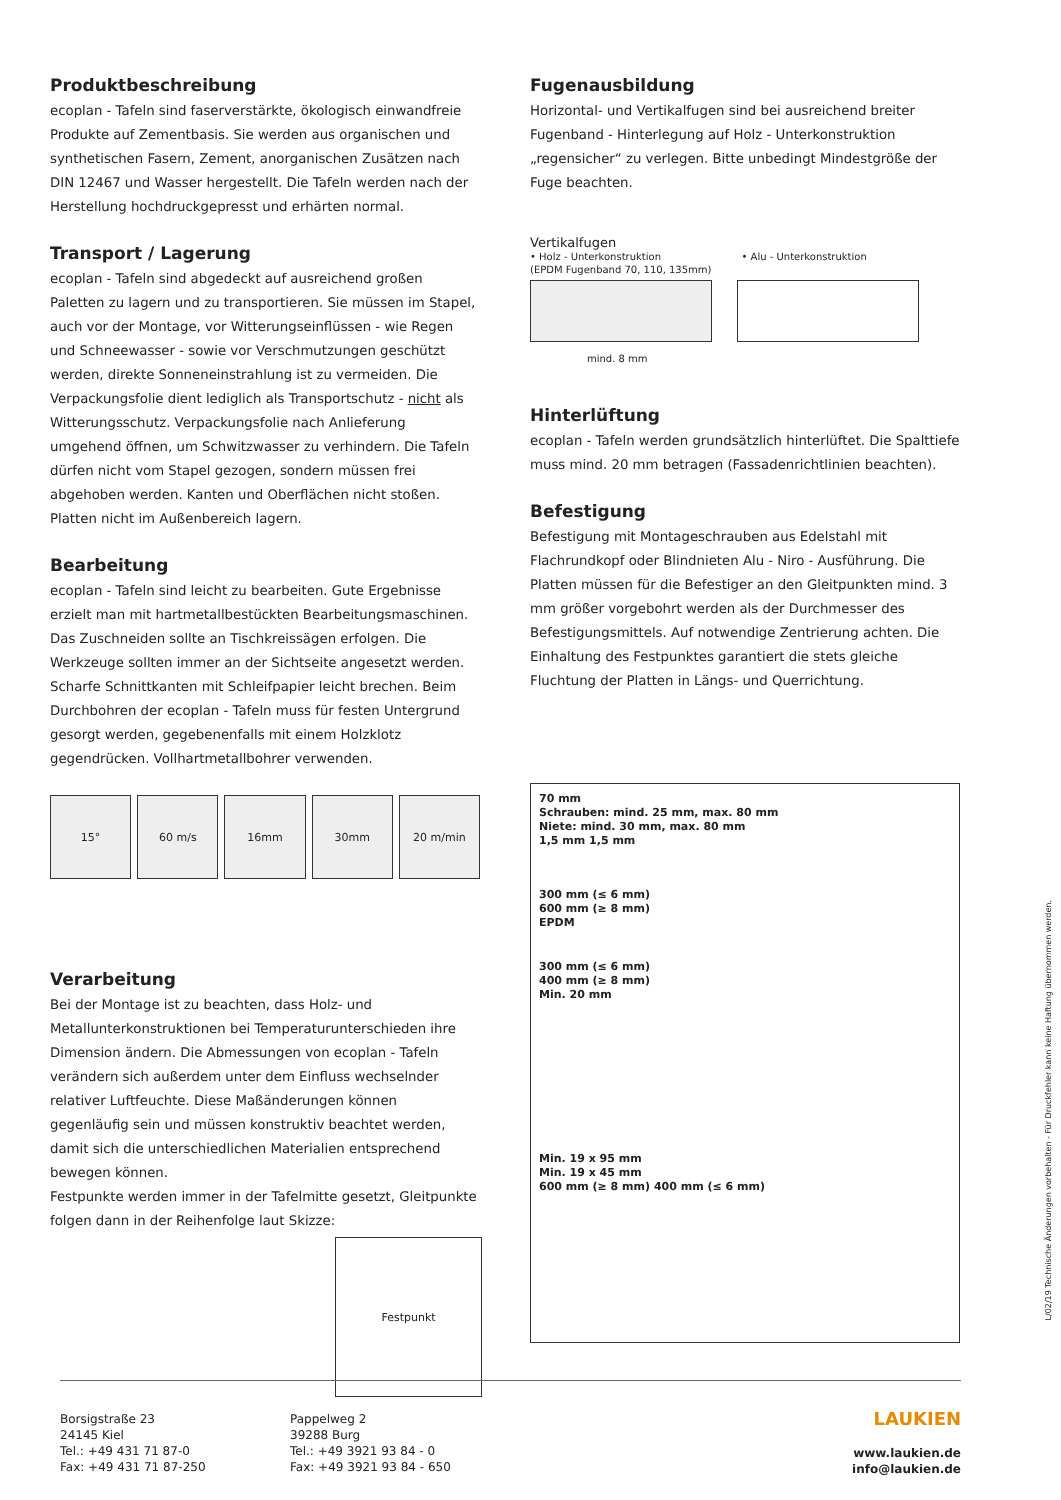Produktbeschreibung
ecoplan - Tafeln sind faserverstärkte, ökologisch einwandfreie Produkte auf Zementbasis. Sie werden aus organischen und synthetischen Fasern, Zement, anorganischen Zusätzen nach DIN 12467 und Wasser hergestellt. Die Tafeln werden nach der Herstellung hochdruckgepresst und erhärten normal.
Transport / Lagerung
ecoplan - Tafeln sind abgedeckt auf ausreichend großen Paletten zu lagern und zu transportieren. Sie müssen im Stapel, auch vor der Montage, vor Witterungseinflüssen - wie Regen und Schneewasser - sowie vor Verschmutzungen geschützt werden, direkte Sonneneinstrahlung ist zu vermeiden. Die Verpackungsfolie dient lediglich als Transportschutz - nicht als Witterungsschutz. Verpackungsfolie nach Anlieferung umgehend öffnen, um Schwitzwasser zu verhindern. Die Tafeln dürfen nicht vom Stapel gezogen, sondern müssen frei abgehoben werden. Kanten und Oberflächen nicht stoßen. Platten nicht im Außenbereich lagern.
Bearbeitung
ecoplan - Tafeln sind leicht zu bearbeiten. Gute Ergebnisse erzielt man mit hartmetallbestückten Bearbeitungsmaschinen. Das Zuschneiden sollte an Tischkreissägen erfolgen. Die Werkzeuge sollten immer an der Sichtseite angesetzt werden. Scharfe Schnittkanten mit Schleifpapier leicht brechen. Beim Durchbohren der ecoplan - Tafeln muss für festen Untergrund gesorgt werden, gegebenenfalls mit einem Holzklotz gegendrücken. Vollhartmetallbohrer verwenden.
15° 60 m/s 16mm 30mm 20 m/min
Verarbeitung
Bei der Montage ist zu beachten, dass Holz- und Metallunterkonstruktionen bei Temperaturunterschieden ihre Dimension ändern. Die Abmessungen von ecoplan - Tafeln verändern sich außerdem unter dem Einfluss wechselnder relativer Luftfeuchte. Diese Maßänderungen können gegenläufig sein und müssen konstruktiv beachtet werden, damit sich die unterschiedlichen Materialien entsprechend bewegen können.
Festpunkte werden immer in der Tafelmitte gesetzt, Gleitpunkte folgen dann in der Reihenfolge laut Skizze:
Festpunkt
Fugenausbildung
Horizontal- und Vertikalfugen sind bei ausreichend breiter Fugenband - Hinterlegung auf Holz - Unterkonstruktion „regensicher“ zu verlegen. Bitte unbedingt Mindestgröße der Fuge beachten.
Vertikalfugen
• Holz - Unterkonstruktion
(EPDM Fugenband 70, 110, 135mm)
• Alu - Unterkonstruktion
mind. 8 mm
Hinterlüftung
ecoplan - Tafeln werden grundsätzlich hinterlüftet. Die Spalttiefe muss mind. 20 mm betragen (Fassadenrichtlinien beachten).
Befestigung
Befestigung mit Montageschrauben aus Edelstahl mit Flachrundkopf oder Blindnieten Alu - Niro - Ausführung. Die Platten müssen für die Befestiger an den Gleitpunkten mind. 3 mm größer vorgebohrt werden als der Durchmesser des Befestigungsmittels. Auf notwendige Zentrierung achten. Die Einhaltung des Festpunktes garantiert die stets gleiche Fluchtung der Platten in Längs- und Querrichtung.
70 mm
Schrauben: mind. 25 mm, max. 80 mm
Niete: mind. 30 mm, max. 80 mm
1,5 mm 1,5 mm
300 mm (≤ 6 mm)
600 mm (≥ 8 mm)
EPDM
300 mm (≤ 6 mm)
400 mm (≥ 8 mm)
Min. 20 mm
Min. 19 x 95 mm
Min. 19 x 45 mm
600 mm (≥ 8 mm) 400 mm (≤ 6 mm)
L/02/19 Technische Änderungen vorbehalten - Für Druckfehler kann keine Haftung übernommen werden.
Borsigstraße 23
24145 Kiel
Tel.: +49 431 71 87-0
Fax: +49 431 71 87-250
Pappelweg 2
39288 Burg
Tel.: +49 3921 93 84 - 0
Fax: +49 3921 93 84 - 650
LAUKIEN
www.laukien.de
info@laukien.de